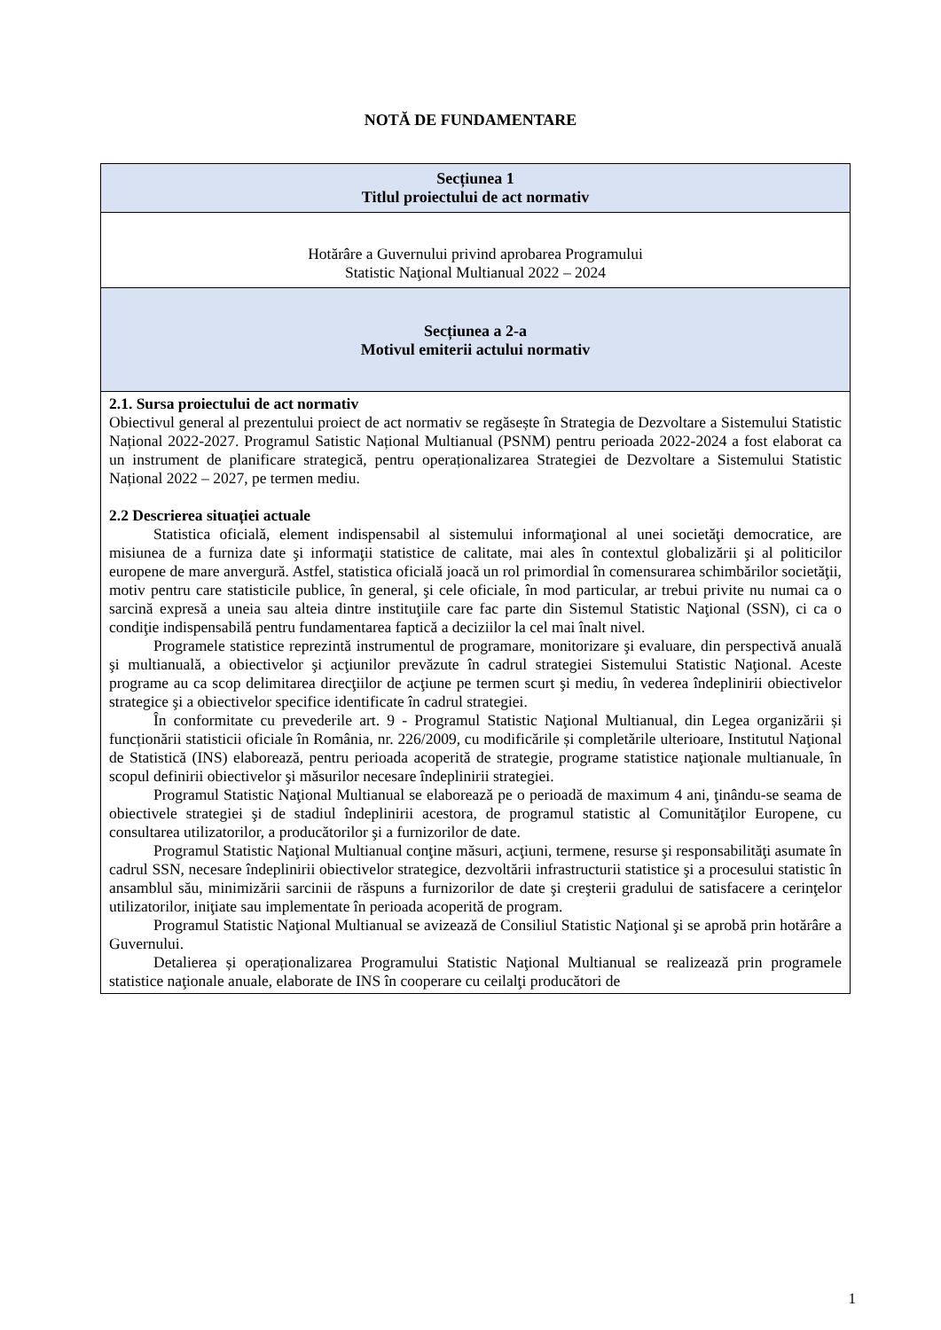NOTĂ DE FUNDAMENTARE
| Secțiunea 1 Titlul proiectului de act normativ |
| Hotărâre a Guvernului privind aprobarea Programului Statistic Naţional Multianual 2022 – 2024 |
| Secțiunea a 2-a Motivul emiterii actului normativ |
| 2.1. Sursa proiectului de act normativ Obiectivul general al prezentului proiect de act normativ se regăsește în Strategia de Dezvoltare a Sistemului Statistic Național 2022-2027. Programul Satistic Național Multianual (PSNM) pentru perioada 2022-2024 a fost elaborat ca un instrument de planificare strategică, pentru operaționalizarea Strategiei de Dezvoltare a Sistemului Statistic Național 2022 – 2027, pe termen mediu. 2.2 Descrierea situației actuale Statistica oficială, element indispensabil al sistemului informaţional al unei societăţi democratice, are misiunea de a furniza date şi informaţii statistice de calitate, mai ales în contextul globalizării şi al politicilor europene de mare anvergură. Astfel, statistica oficială joacă un rol primordial în comensurarea schimbărilor societăţii, motiv pentru care statisticile publice, în general, şi cele oficiale, în mod particular, ar trebui privite nu numai ca o sarcină expresă a uneia sau alteia dintre instituţiile care fac parte din Sistemul Statistic Naţional (SSN), ci ca o condiţie indispensabilă pentru fundamentarea faptică a deciziilor la cel mai înalt nivel. Programele statistice reprezintă instrumentul de programare, monitorizare şi evaluare, din perspectivă anuală şi multianuală, a obiectivelor şi acţiunilor prevăzute în cadrul strategiei Sistemului Statistic Naţional. Aceste programe au ca scop delimitarea direcţiilor de acţiune pe termen scurt şi mediu, în vederea îndeplinirii obiectivelor strategice şi a obiectivelor specifice identificate în cadrul strategiei. În conformitate cu prevederile art. 9 - Programul Statistic Naţional Multianual, din Legea organizării și funcționării statisticii oficiale în România, nr. 226/2009, cu modificările și completările ulterioare, Institutul Naţional de Statistică (INS) elaborează, pentru perioada acoperită de strategie, programe statistice naţionale multianuale, în scopul definirii obiectivelor şi măsurilor necesare îndeplinirii strategiei. Programul Statistic Naţional Multianual se elaborează pe o perioadă de maximum 4 ani, ţinându-se seama de obiectivele strategiei şi de stadiul îndeplinirii acestora, de programul statistic al Comunităţilor Europene, cu consultarea utilizatorilor, a producătorilor şi a furnizorilor de date. Programul Statistic Naţional Multianual conţine măsuri, acţiuni, termene, resurse şi responsabilităţi asumate în cadrul SSN, necesare îndeplinirii obiectivelor strategice, dezvoltării infrastructurii statistice şi a procesului statistic în ansamblul său, minimizării sarcinii de răspuns a furnizorilor de date şi creşterii gradului de satisfacere a cerinţelor utilizatorilor, iniţiate sau implementate în perioada acoperită de program. Programul Statistic Naţional Multianual se avizează de Consiliul Statistic Naţional şi se aprobă prin hotărâre a Guvernului. Detalierea și operaționalizarea Programului Statistic Naţional Multianual se realizează prin programele statistice naţionale anuale, elaborate de INS în cooperare cu ceilalţi producători de |
1